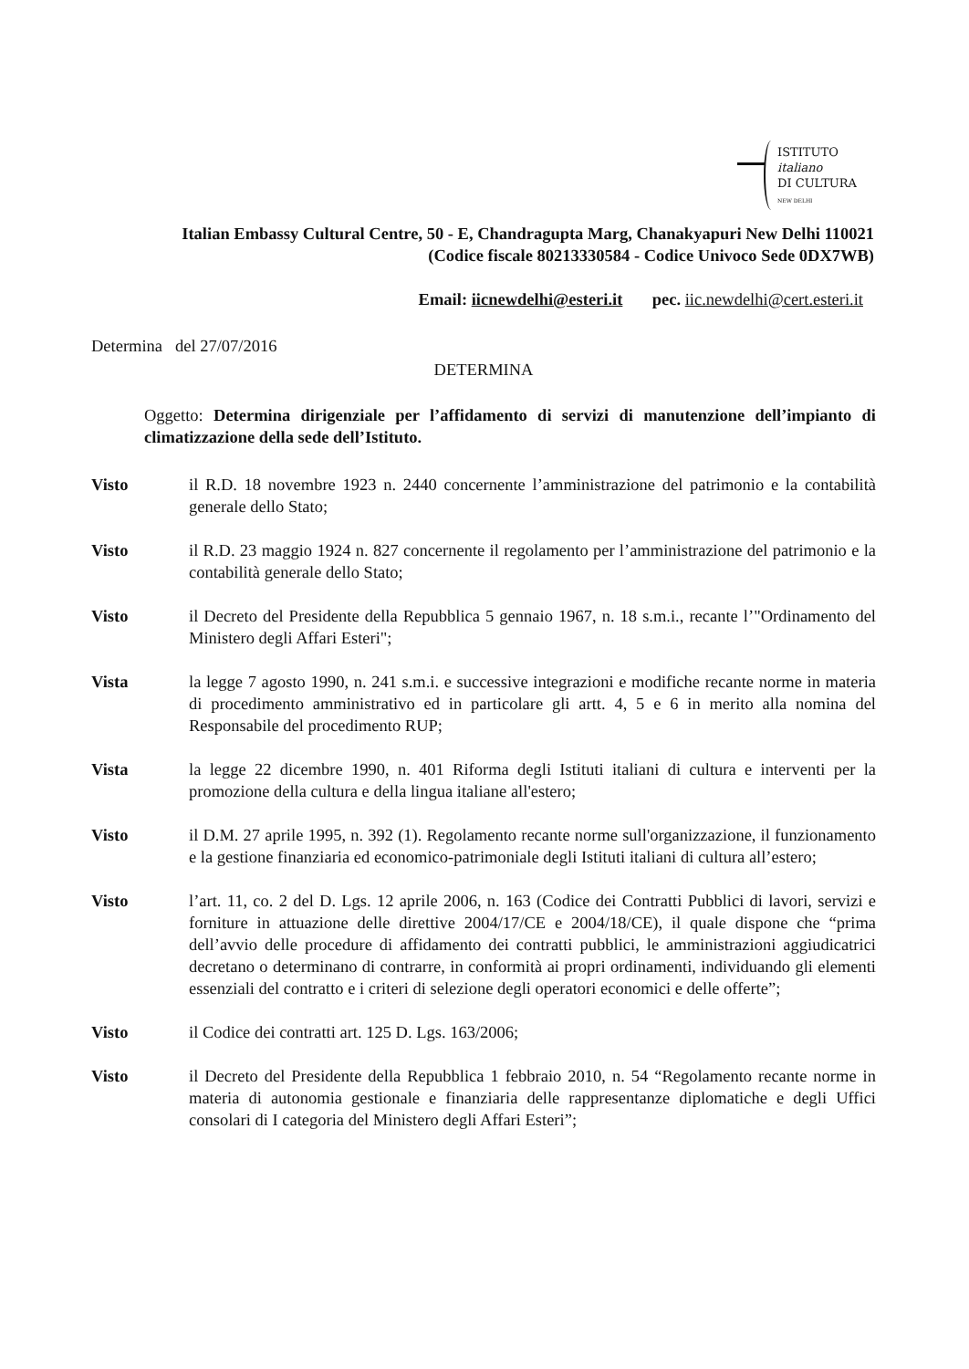ISTITUTO
italiano
DI CULTURA
NEW DELHI
Italian Embassy Cultural Centre, 50 - E, Chandragupta Marg, Chanakyapuri New Delhi 110021
(Codice fiscale 80213330584 - Codice Univoco Sede 0DX7WB)
Email: iicnewdelhi@esteri.it pec. iic.newdelhi@cert.esteri.it
Determina del 27/07/2016
DETERMINA
Oggetto: Determina dirigenziale per l’affidamento di servizi di manutenzione dell’impianto di climatizzazione della sede dell’Istituto.
Visto il R.D. 18 novembre 1923 n. 2440 concernente l’amministrazione del patrimonio e la contabilità generale dello Stato;
Visto il R.D. 23 maggio 1924 n. 827 concernente il regolamento per l’amministrazione del patrimonio e la contabilità generale dello Stato;
Visto il Decreto del Presidente della Repubblica 5 gennaio 1967, n. 18 s.m.i., recante l’"Ordinamento del Ministero degli Affari Esteri";
Vista la legge 7 agosto 1990, n. 241 s.m.i. e successive integrazioni e modifiche recante norme in materia di procedimento amministrativo ed in particolare gli artt. 4, 5 e 6 in merito alla nomina del Responsabile del procedimento RUP;
Vista la legge 22 dicembre 1990, n. 401 Riforma degli Istituti italiani di cultura e interventi per la promozione della cultura e della lingua italiane all'estero;
Visto il D.M. 27 aprile 1995, n. 392 (1). Regolamento recante norme sull'organizzazione, il funzionamento e la gestione finanziaria ed economico-patrimoniale degli Istituti italiani di cultura all’estero;
Visto l’art. 11, co. 2 del D. Lgs. 12 aprile 2006, n. 163 (Codice dei Contratti Pubblici di lavori, servizi e forniture in attuazione delle direttive 2004/17/CE e 2004/18/CE), il quale dispone che “prima dell’avvio delle procedure di affidamento dei contratti pubblici, le amministrazioni aggiudicatrici decretano o determinano di contrarre, in conformità ai propri ordinamenti, individuando gli elementi essenziali del contratto e i criteri di selezione degli operatori economici e delle offerte”;
Visto il Codice dei contratti art. 125 D. Lgs. 163/2006;
Visto il Decreto del Presidente della Repubblica 1 febbraio 2010, n. 54 “Regolamento recante norme in materia di autonomia gestionale e finanziaria delle rappresentanze diplomatiche e degli Uffici consolari di I categoria del Ministero degli Affari Esteri”;